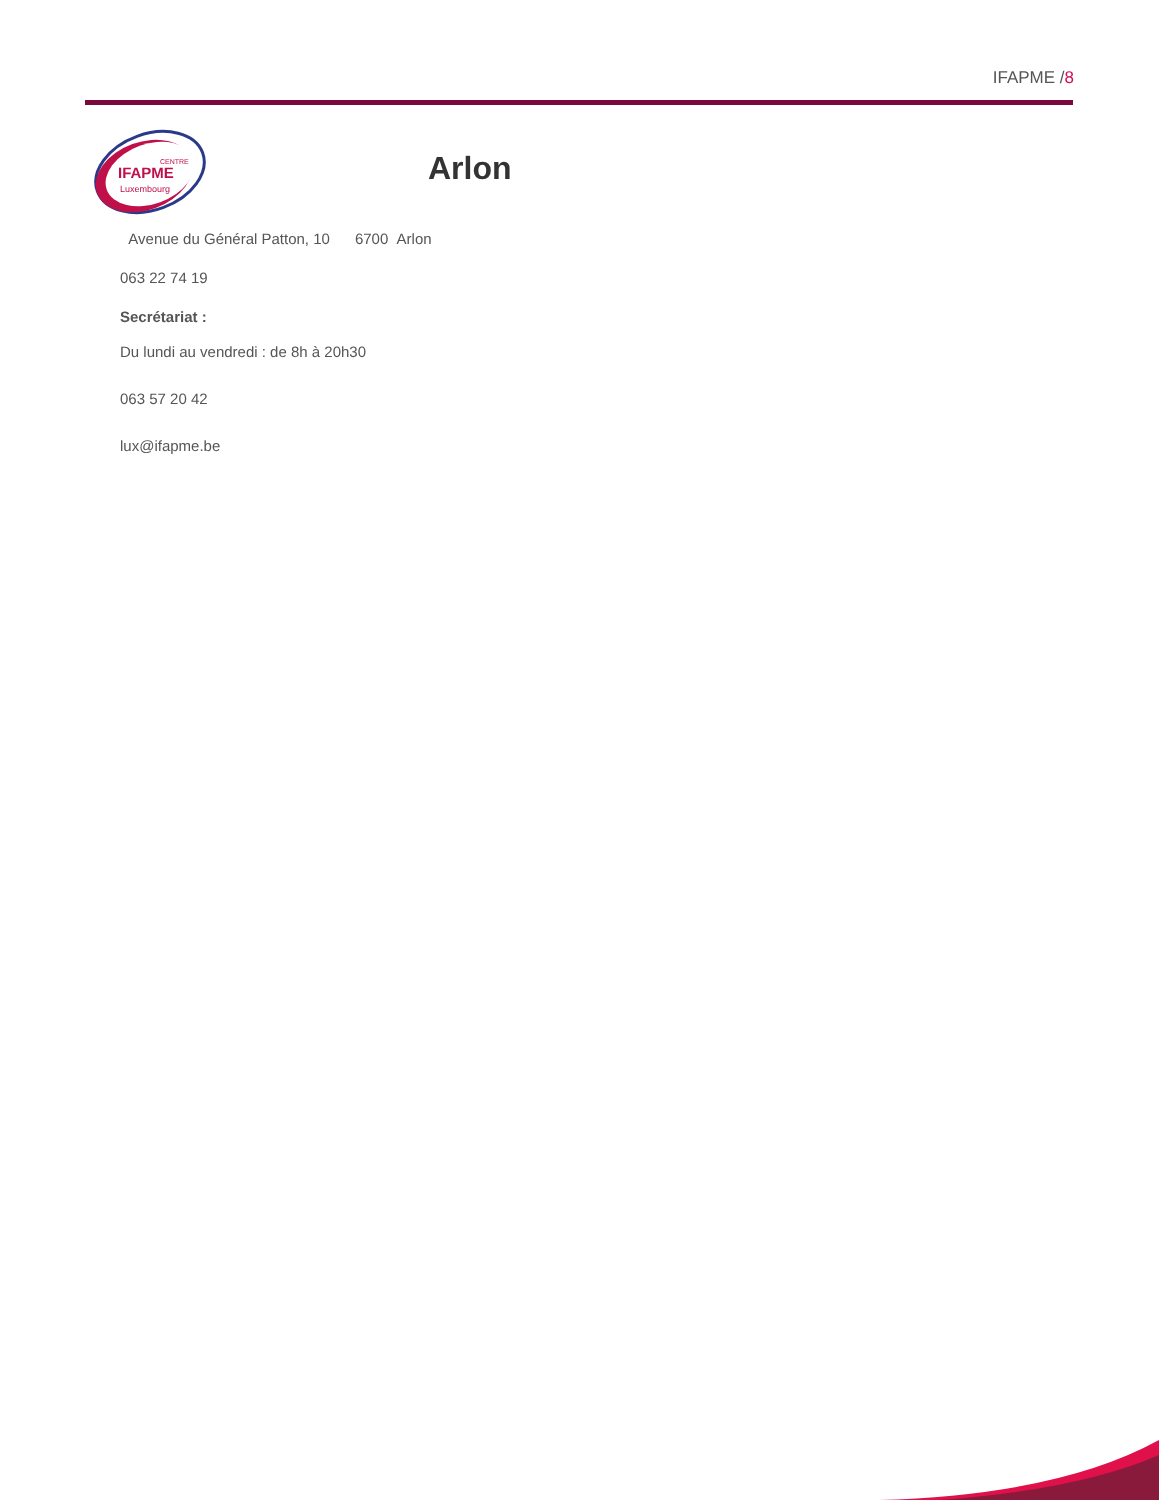IFAPME /8
CENTRE
IFAPME
Luxembourg
Arlon
Avenue du Général Patton, 10 6700 Arlon
063 22 74 19
Secrétariat :
Du lundi au vendredi : de 8h à 20h30
063 57 20 42
lux@ifapme.be